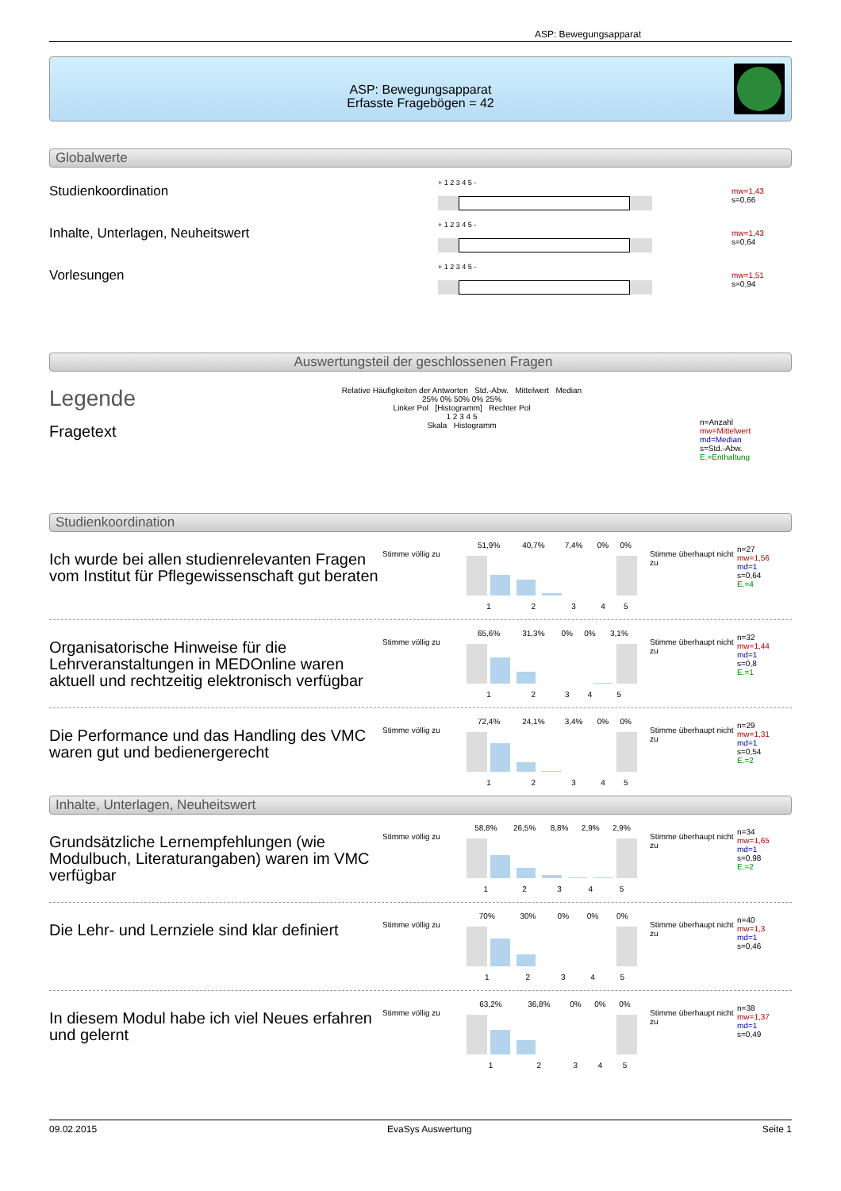ASP: Bewegungsapparat
ASP: Bewegungsapparat
Erfasste Fragebögen = 42
Globalwerte
Studienkoordination
+ 1 2 3 4 5 -
mw=1,43
s=0,66
Inhalte, Unterlagen, Neuheitswert
+ 1 2 3 4 5 -
mw=1,43
s=0,64
Vorlesungen
+ 1 2 3 4 5 -
mw=1,51
s=0,94
Auswertungsteil der geschlossenen Fragen
Legende
Fragetext
Relative Häufigkeiten der Antworten Std.-Abw. Mittelwert Median
25% 0% 50% 0% 25%
Linker Pol [Histogramm] Rechter Pol
1 2 3 4 5
Skala Histogramm
n=Anzahl
mw=Mittelwert
md=Median
s=Std.-Abw.
E.=Enthaltung
Studienkoordination
Ich wurde bei allen studienrelevanten Fragen vom Institut für Pflegewissenschaft gut beraten
Stimme völlig zu
| 51,9% | 40,7% | 7,4% | 0% | 0% |
| 1 | 2 | 3 | 4 | 5 |
Stimme überhaupt nicht zu
n=27
mw=1,56
md=1
s=0,64
E.=4
Organisatorische Hinweise für die Lehrveranstaltungen in MEDOnline waren aktuell und rechtzeitig elektronisch verfügbar
Stimme völlig zu
| 65,6% | 31,3% | 0% | 0% | 3,1% |
| 1 | 2 | 3 | 4 | 5 |
Stimme überhaupt nicht zu
n=32
mw=1,44
md=1
s=0,8
E.=1
Die Performance und das Handling des VMC waren gut und bedienergerecht
Stimme völlig zu
| 72,4% | 24,1% | 3,4% | 0% | 0% |
| 1 | 2 | 3 | 4 | 5 |
Stimme überhaupt nicht zu
n=29
mw=1,31
md=1
s=0,54
E.=2
Inhalte, Unterlagen, Neuheitswert
Grundsätzliche Lernempfehlungen (wie Modulbuch, Literaturangaben) waren im VMC verfügbar
Stimme völlig zu
| 58,8% | 26,5% | 8,8% | 2,9% | 2,9% |
| 1 | 2 | 3 | 4 | 5 |
Stimme überhaupt nicht zu
n=34
mw=1,65
md=1
s=0,98
E.=2
Die Lehr- und Lernziele sind klar definiert
Stimme völlig zu
| 70% | 30% | 0% | 0% | 0% |
| 1 | 2 | 3 | 4 | 5 |
Stimme überhaupt nicht zu
n=40
mw=1,3
md=1
s=0,46
In diesem Modul habe ich viel Neues erfahren und gelernt
Stimme völlig zu
| 63,2% | 36,8% | 0% | 0% | 0% |
| 1 | 2 | 3 | 4 | 5 |
Stimme überhaupt nicht zu
n=38
mw=1,37
md=1
s=0,49
09.02.2015 EvaSys Auswertung Seite 1